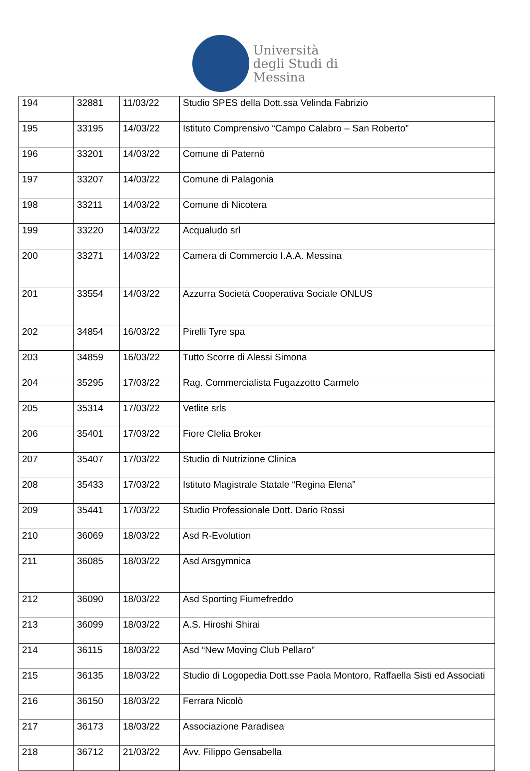Università
degli Studi di
Messina
| 194 | 32881 | 11/03/22 | Studio SPES della Dott.ssa Velinda Fabrizio |
| 195 | 33195 | 14/03/22 | Istituto Comprensivo “Campo Calabro – San Roberto” |
| 196 | 33201 | 14/03/22 | Comune di Paternò |
| 197 | 33207 | 14/03/22 | Comune di Palagonia |
| 198 | 33211 | 14/03/22 | Comune di Nicotera |
| 199 | 33220 | 14/03/22 | Acqualudo srl |
| 200 | 33271 | 14/03/22 | Camera di Commercio I.A.A. Messina |
| 201 | 33554 | 14/03/22 | Azzurra Società Cooperativa Sociale ONLUS |
| 202 | 34854 | 16/03/22 | Pirelli Tyre spa |
| 203 | 34859 | 16/03/22 | Tutto Scorre di Alessi Simona |
| 204 | 35295 | 17/03/22 | Rag. Commercialista Fugazzotto Carmelo |
| 205 | 35314 | 17/03/22 | Vetlite srls |
| 206 | 35401 | 17/03/22 | Fiore Clelia Broker |
| 207 | 35407 | 17/03/22 | Studio di Nutrizione Clinica |
| 208 | 35433 | 17/03/22 | Istituto Magistrale Statale “Regina Elena” |
| 209 | 35441 | 17/03/22 | Studio Professionale Dott. Dario Rossi |
| 210 | 36069 | 18/03/22 | Asd R-Evolution |
| 211 | 36085 | 18/03/22 | Asd Arsgymnica |
| 212 | 36090 | 18/03/22 | Asd Sporting Fiumefreddo |
| 213 | 36099 | 18/03/22 | A.S. Hiroshi Shirai |
| 214 | 36115 | 18/03/22 | Asd “New Moving Club Pellaro” |
| 215 | 36135 | 18/03/22 | Studio di Logopedia Dott.sse Paola Montoro, Raffaella Sisti ed Associati |
| 216 | 36150 | 18/03/22 | Ferrara Nicolò |
| 217 | 36173 | 18/03/22 | Associazione Paradisea |
| 218 | 36712 | 21/03/22 | Avv. Filippo Gensabella |